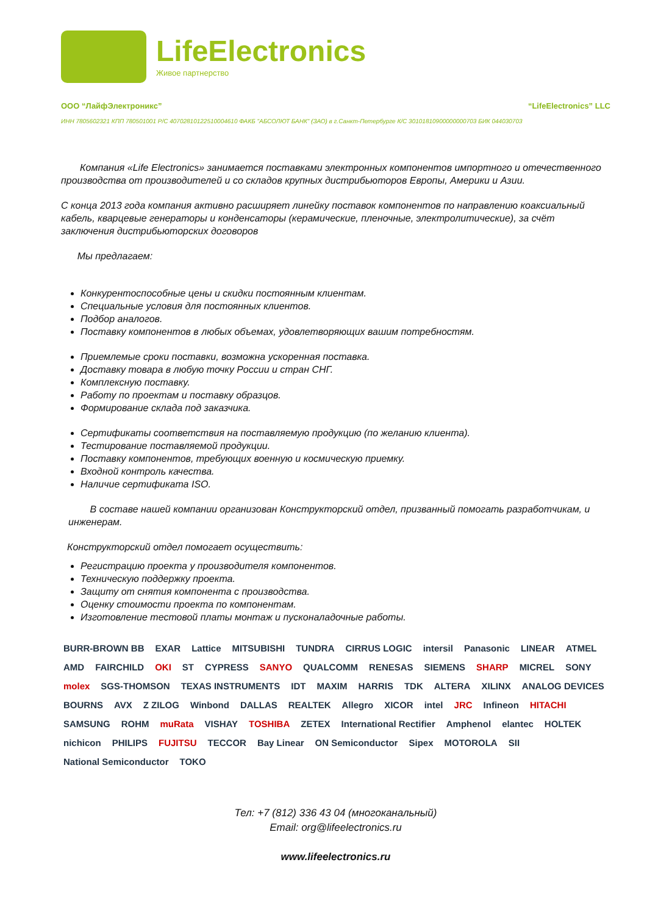LifeElectronics
Живое партнерство
ООО “ЛайфЭлектроникс” “LifeElectronics” LLC
ИНН 7805602321 КПП 780501001 Р/С 40702810122510004610 ФАКБ "АБСОЛЮТ БАНК" (ЗАО) в г.Санкт-Петербурге К/С 30101810900000000703 БИК 044030703
Компания «Life Electronics» занимается поставками электронных компонентов импортного и отечественного производства от производителей и со складов крупных дистрибьюторов Европы, Америки и Азии.
С конца 2013 года компания активно расширяет линейку поставок компонентов по направлению коаксиальный кабель, кварцевые генераторы и конденсаторы (керамические, пленочные, электролитические), за счёт заключения дистрибьюторских договоров
Мы предлагаем:
Конкурентоспособные цены и скидки постоянным клиентам.
Специальные условия для постоянных клиентов.
Подбор аналогов.
Поставку компонентов в любых объемах, удовлетворяющих вашим потребностям.
Приемлемые сроки поставки, возможна ускоренная поставка.
Доставку товара в любую точку России и стран СНГ.
Комплексную поставку.
Работу по проектам и поставку образцов.
Формирование склада под заказчика.
Сертификаты соответствия на поставляемую продукцию (по желанию клиента).
Тестирование поставляемой продукции.
Поставку компонентов, требующих военную и космическую приемку.
Входной контроль качества.
Наличие сертификата ISO.
В составе нашей компании организован Конструкторский отдел, призванный помогать разработчикам, и инженерам.
Конструкторский отдел помогает осуществить:
Регистрацию проекта у производителя компонентов.
Техническую поддержку проекта.
Защиту от снятия компонента с производства.
Оценку стоимости проекта по компонентам.
Изготовление тестовой платы монтаж и пусконаладочные работы.
BURR-BROWN BB EXAR Lattice MITSUBISHI TUNDRA CIRRUS LOGIC intersil Panasonic LINEAR ATMEL AMD FAIRCHILD OKI ST CYPRESS SANYO QUALCOMM RENESAS SIEMENS SHARP MICREL SONY molex SGS-THOMSON TEXAS INSTRUMENTS IDT MAXIM HARRIS TDK ALTERA XILINX ANALOG DEVICES BOURNS AVX Z ZILOG Winbond DALLAS REALTEK Allegro XICOR intel JRC Infineon HITACHI SAMSUNG ROHM muRata VISHAY TOSHIBA ZETEX International Rectifier Amphenol elantec HOLTEK nichicon PHILIPS FUJITSU TECCOR Bay Linear ON Semiconductor Sipex MOTOROLA SII National Semiconductor TOKO
Тел: +7 (812) 336 43 04 (многоканальный)
Email: org@lifeelectronics.ru
www.lifeelectronics.ru